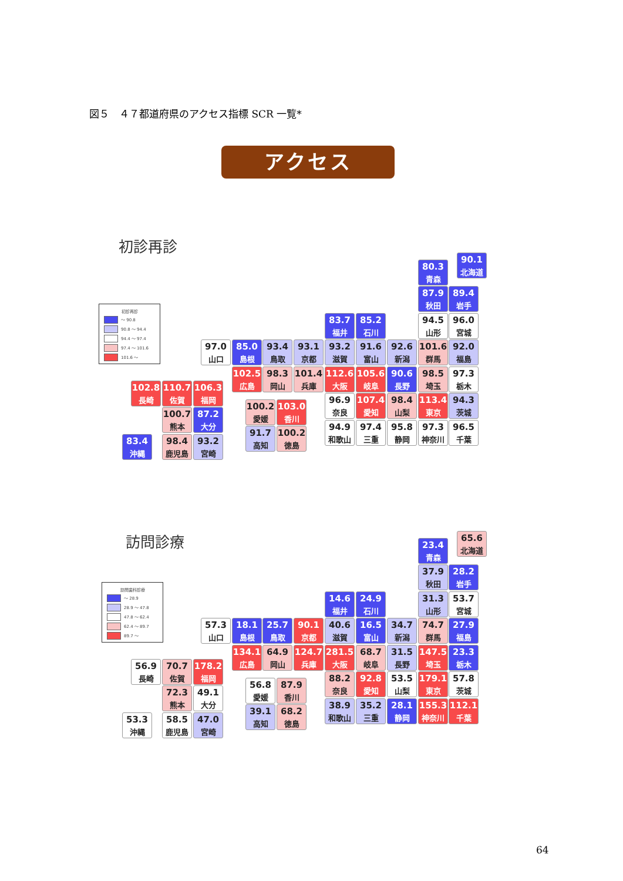図５　４７都道府県のアクセス指標 SCR 一覧*
アクセス
初診再診
初診再診
～ 90.8
90.8 ～ 94.4
94.4 ～ 97.4
97.4 ～ 101.6
101.6 ～
90.1
北海道
80.3
青森
87.9
秋田
89.4
岩手
83.7
福井
85.2
石川
94.5
山形
96.0
宮城
97.0
山口
85.0
島根
93.4
鳥取
93.1
京都
93.2
滋賀
91.6
富山
92.6
新潟
101.6
群馬
92.0
福島
102.5
広島
98.3
岡山
101.4
兵庫
112.6
大阪
105.6
岐阜
90.6
長野
98.5
埼玉
97.3
栃木
102.8
長崎
110.7
佐賀
106.3
福岡
96.9
奈良
107.4
愛知
98.4
山梨
113.4
東京
94.3
茨城
100.2
愛媛
103.0
香川
100.7
熊本
87.2
大分
94.9
和歌山
97.4
三重
95.8
静岡
97.3
神奈川
96.5
千葉
91.7
高知
100.2
徳島
83.4
沖縄
98.4
鹿児島
93.2
宮崎
訪問診療
訪問歯科診療
～ 28.9
28.9 ～ 47.8
47.8 ～ 62.4
62.4 ～ 89.7
89.7 ～
65.6
北海道
23.4
青森
37.9
秋田
28.2
岩手
14.6
福井
24.9
石川
31.3
山形
53.7
宮城
57.3
山口
18.1
島根
25.7
鳥取
90.1
京都
40.6
滋賀
16.5
富山
34.7
新潟
74.7
群馬
27.9
福島
134.1
広島
64.9
岡山
124.7
兵庫
281.5
大阪
68.7
岐阜
31.5
長野
147.5
埼玉
23.3
栃木
56.9
長崎
70.7
佐賀
178.2
福岡
88.2
奈良
92.8
愛知
53.5
山梨
179.1
東京
57.8
茨城
56.8
愛媛
87.9
香川
72.3
熊本
49.1
大分
38.9
和歌山
35.2
三重
28.1
静岡
155.3
神奈川
112.1
千葉
39.1
高知
68.2
徳島
53.3
沖縄
58.5
鹿児島
47.0
宮崎
64